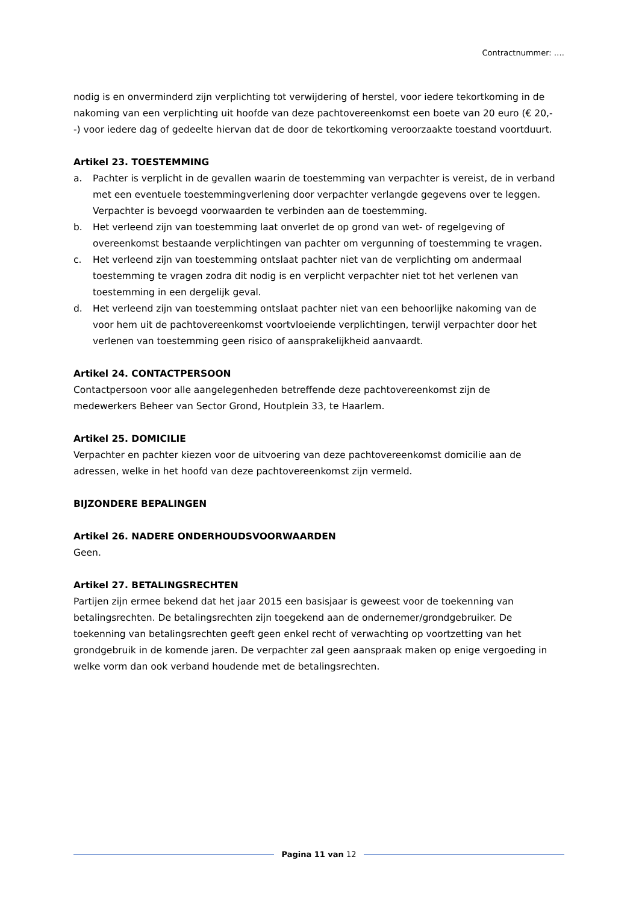Contractnummer: ….
nodig is en onverminderd zijn verplichting tot verwijdering of herstel, voor iedere tekortkoming in de nakoming van een verplichting uit hoofde van deze pachtovereenkomst een boete van 20 euro (€ 20,--) voor iedere dag of gedeelte hiervan dat de door de tekortkoming veroorzaakte toestand voortduurt.
Artikel 23. TOESTEMMING
a. Pachter is verplicht in de gevallen waarin de toestemming van verpachter is vereist, de in verband met een eventuele toestemmingverlening door verpachter verlangde gegevens over te leggen. Verpachter is bevoegd voorwaarden te verbinden aan de toestemming.
b. Het verleend zijn van toestemming laat onverlet de op grond van wet- of regelgeving of overeenkomst bestaande verplichtingen van pachter om vergunning of toestemming te vragen.
c. Het verleend zijn van toestemming ontslaat pachter niet van de verplichting om andermaal toestemming te vragen zodra dit nodig is en verplicht verpachter niet tot het verlenen van toestemming in een dergelijk geval.
d. Het verleend zijn van toestemming ontslaat pachter niet van een behoorlijke nakoming van de voor hem uit de pachtovereenkomst voortvloeiende verplichtingen, terwijl verpachter door het verlenen van toestemming geen risico of aansprakelijkheid aanvaardt.
Artikel 24. CONTACTPERSOON
Contactpersoon voor alle aangelegenheden betreffende deze pachtovereenkomst zijn de medewerkers Beheer van Sector Grond, Houtplein 33, te Haarlem.
Artikel 25. DOMICILIE
Verpachter en pachter kiezen voor de uitvoering van deze pachtovereenkomst domicilie aan de adressen, welke in het hoofd van deze pachtovereenkomst zijn vermeld.
BIJZONDERE BEPALINGEN
Artikel 26. NADERE ONDERHOUDSVOORWAARDEN
Geen.
Artikel 27. BETALINGSRECHTEN
Partijen zijn ermee bekend dat het jaar 2015 een basisjaar is geweest voor de toekenning van betalingsrechten. De betalingsrechten zijn toegekend aan de ondernemer/grondgebruiker. De toekenning van betalingsrechten geeft geen enkel recht of verwachting op voortzetting van het grondgebruik in de komende jaren. De verpachter zal geen aanspraak maken op enige vergoeding in welke vorm dan ook verband houdende met de betalingsrechten.
Pagina 11 van 12